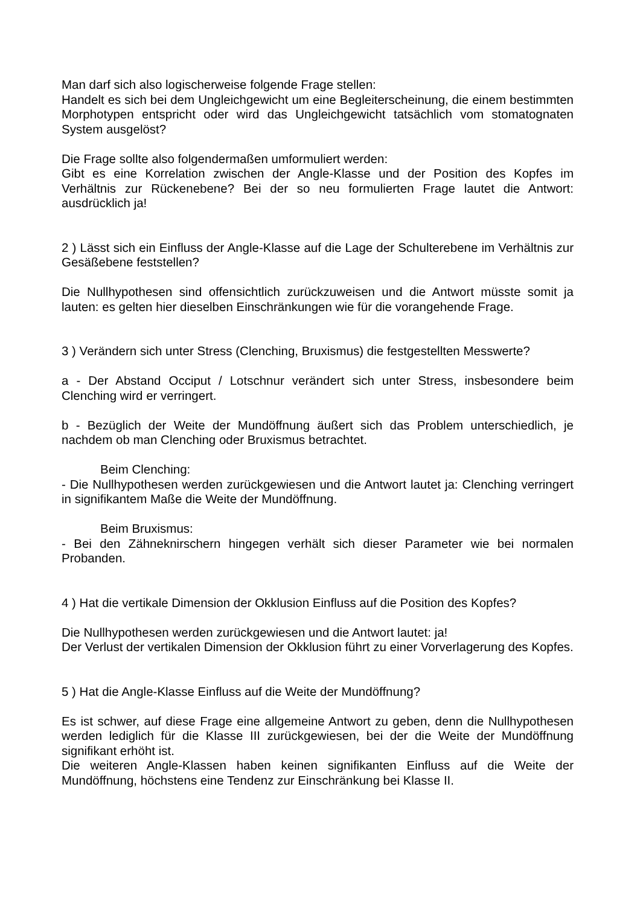Man darf sich also logischerweise folgende Frage stellen:
Handelt es sich bei dem Ungleichgewicht um eine Begleiterscheinung, die einem bestimmten Morphotypen entspricht oder wird das Ungleichgewicht tatsächlich vom stomatognaten System ausgelöst?
Die Frage sollte also folgendermaßen umformuliert werden:
Gibt es eine Korrelation zwischen der Angle-Klasse und der Position des Kopfes im Verhältnis zur Rückenebene? Bei der so neu formulierten Frage lautet die Antwort: ausdrücklich ja!
2 ) Lässt sich ein Einfluss der Angle-Klasse auf die Lage der Schulterebene im Verhältnis zur Gesäßebene feststellen?
Die Nullhypothesen sind offensichtlich zurückzuweisen und die Antwort müsste somit ja lauten: es gelten hier dieselben Einschränkungen wie für die vorangehende Frage.
3 ) Verändern sich unter Stress (Clenching, Bruxismus) die festgestellten Messwerte?
a - Der Abstand Occiput / Lotschnur verändert sich unter Stress, insbesondere beim Clenching wird er verringert.
b - Bezüglich der Weite der Mundöffnung äußert sich das Problem unterschiedlich, je nachdem ob man Clenching oder Bruxismus betrachtet.
Beim Clenching:
- Die Nullhypothesen werden zurückgewiesen und die Antwort lautet ja: Clenching verringert in signifikantem Maße die Weite der Mundöffnung.
Beim Bruxismus:
- Bei den Zähneknirschern hingegen verhält sich dieser Parameter wie bei normalen Probanden.
4 ) Hat die vertikale Dimension der Okklusion Einfluss auf die Position des Kopfes?
Die Nullhypothesen werden zurückgewiesen und die Antwort lautet: ja!
Der Verlust der vertikalen Dimension der Okklusion führt zu einer Vorverlagerung des Kopfes.
5 ) Hat die Angle-Klasse Einfluss auf die Weite der Mundöffnung?
Es ist schwer, auf diese Frage eine allgemeine Antwort zu geben, denn die Nullhypothesen werden lediglich für die Klasse III zurückgewiesen, bei der die Weite der Mundöffnung signifikant erhöht ist.
Die weiteren Angle-Klassen haben keinen signifikanten Einfluss auf die Weite der Mundöffnung, höchstens eine Tendenz zur Einschränkung bei Klasse II.